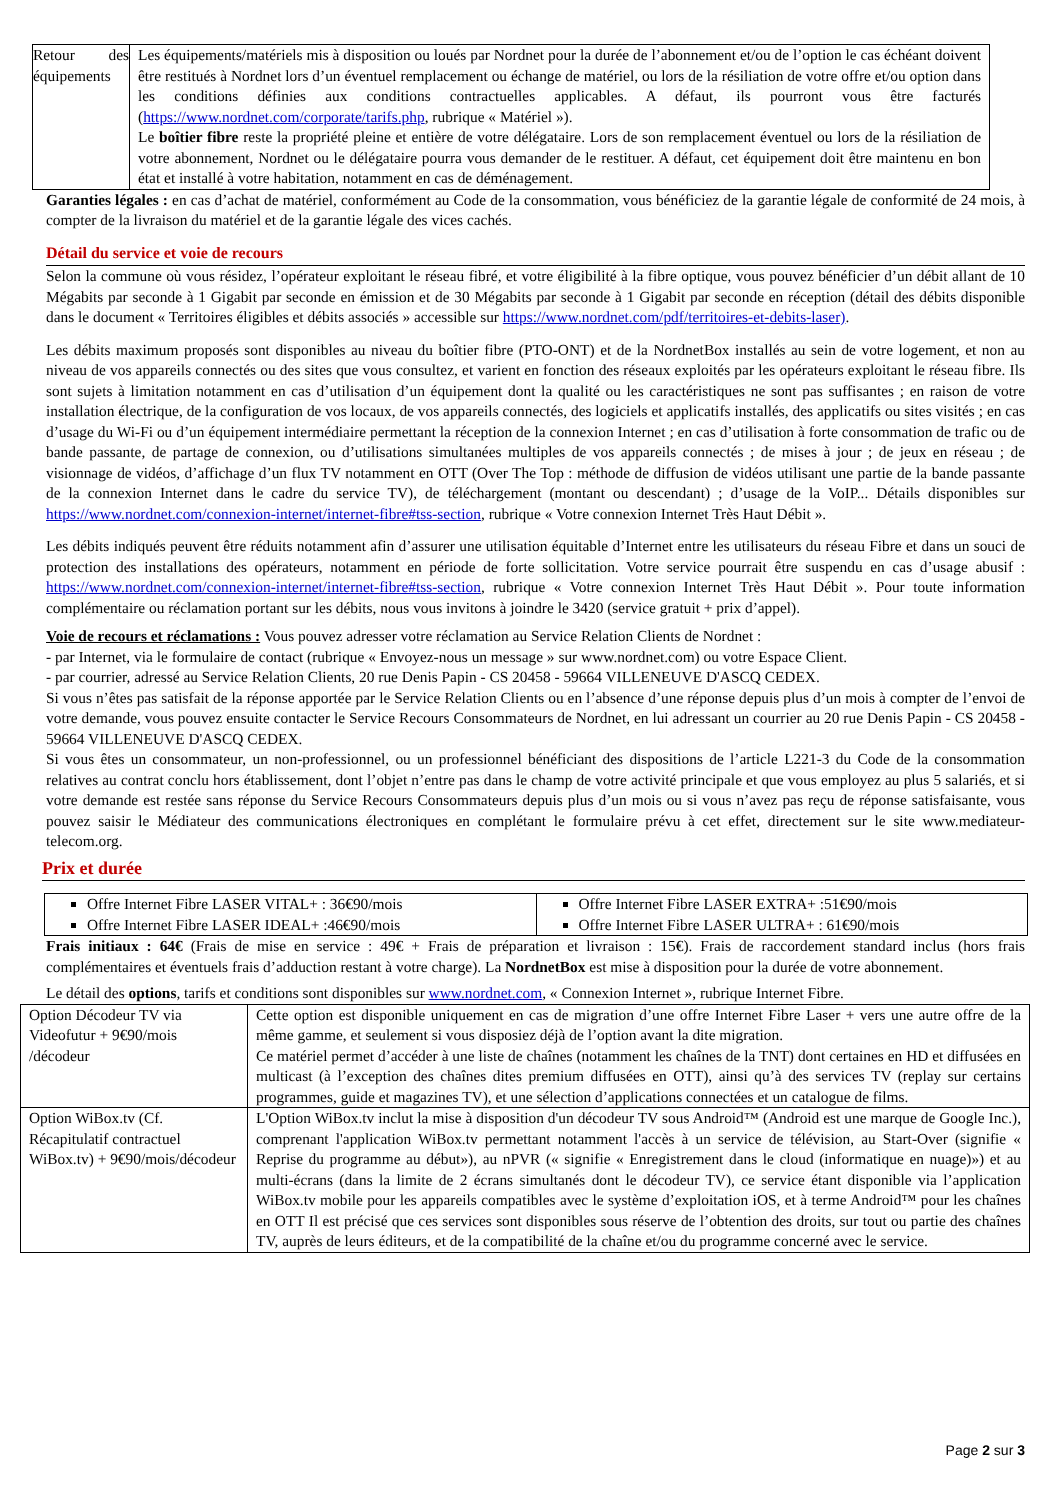| Retour des équipements | Les équipements/matériels mis à disposition ou loués par Nordnet pour la durée de l’abonnement et/ou de l’option le cas échéant doivent être restitués à Nordnet lors d’un éventuel remplacement ou échange de matériel, ou lors de la résiliation de votre offre et/ou option dans les conditions définies aux conditions contractuelles applicables. A défaut, ils pourront vous être facturés ( https://www.nordnet.com/corporate/tarifs.php , rubrique « Matériel »). Le boîtier fibre reste la propriété pleine et entière de votre délégataire. Lors de son remplacement éventuel ou lors de la résiliation de votre abonnement, Nordnet ou le délégataire pourra vous demander de le restituer. A défaut, cet équipement doit être maintenu en bon état et installé à votre habitation, notamment en cas de déménagement. |
Garanties légales : en cas d’achat de matériel, conformément au Code de la consommation, vous bénéficiez de la garantie légale de conformité de 24 mois, à compter de la livraison du matériel et de la garantie légale des vices cachés.
Détail du service et voie de recours
Selon la commune où vous résidez, l’opérateur exploitant le réseau fibré, et votre éligibilité à la fibre optique, vous pouvez bénéficier d’un débit allant de 10 Mégabits par seconde à 1 Gigabit par seconde en émission et de 30 Mégabits par seconde à 1 Gigabit par seconde en réception (détail des débits disponible dans le document « Territoires éligibles et débits associés » accessible sur https://www.nordnet.com/pdf/territoires-et-debits-laser).
Les débits maximum proposés sont disponibles au niveau du boîtier fibre (PTO-ONT) et de la NordnetBox installés au sein de votre logement, et non au niveau de vos appareils connectés ou des sites que vous consultez, et varient en fonction des réseaux exploités par les opérateurs exploitant le réseau fibre. Ils sont sujets à limitation notamment en cas d’utilisation d’un équipement dont la qualité ou les caractéristiques ne sont pas suffisantes ; en raison de votre installation électrique, de la configuration de vos locaux, de vos appareils connectés, des logiciels et applicatifs installés, des applicatifs ou sites visités ; en cas d’usage du Wi-Fi ou d’un équipement intermédiaire permettant la réception de la connexion Internet ; en cas d’utilisation à forte consommation de trafic ou de bande passante, de partage de connexion, ou d’utilisations simultanées multiples de vos appareils connectés ; de mises à jour ; de jeux en réseau ; de visionnage de vidéos, d’affichage d’un flux TV notamment en OTT (Over The Top : méthode de diffusion de vidéos utilisant une partie de la bande passante de la connexion Internet dans le cadre du service TV), de téléchargement (montant ou descendant) ; d’usage de la VoIP... Détails disponibles sur https://www.nordnet.com/connexion-internet/internet-fibre#tss-section, rubrique « Votre connexion Internet Très Haut Débit ».
Les débits indiqués peuvent être réduits notamment afin d’assurer une utilisation équitable d’Internet entre les utilisateurs du réseau Fibre et dans un souci de protection des installations des opérateurs, notamment en période de forte sollicitation. Votre service pourrait être suspendu en cas d’usage abusif : https://www.nordnet.com/connexion-internet/internet-fibre#tss-section, rubrique « Votre connexion Internet Très Haut Débit ». Pour toute information complémentaire ou réclamation portant sur les débits, nous vous invitons à joindre le 3420 (service gratuit + prix d’appel).
Voie de recours et réclamations : Vous pouvez adresser votre réclamation au Service Relation Clients de Nordnet :
- par Internet, via le formulaire de contact (rubrique « Envoyez-nous un message » sur www.nordnet.com) ou votre Espace Client.
- par courrier, adressé au Service Relation Clients, 20 rue Denis Papin - CS 20458 - 59664 VILLENEUVE D'ASCQ CEDEX.
Si vous n’êtes pas satisfait de la réponse apportée par le Service Relation Clients ou en l’absence d’une réponse depuis plus d’un mois à compter de l’envoi de votre demande, vous pouvez ensuite contacter le Service Recours Consommateurs de Nordnet, en lui adressant un courrier au 20 rue Denis Papin - CS 20458 - 59664 VILLENEUVE D'ASCQ CEDEX.
Si vous êtes un consommateur, un non-professionnel, ou un professionnel bénéficiant des dispositions de l’article L221-3 du Code de la consommation relatives au contrat conclu hors établissement, dont l’objet n’entre pas dans le champ de votre activité principale et que vous employez au plus 5 salariés, et si votre demande est restée sans réponse du Service Recours Consommateurs depuis plus d’un mois ou si vous n’avez pas reçu de réponse satisfaisante, vous pouvez saisir le Médiateur des communications électroniques en complétant le formulaire prévu à cet effet, directement sur le site www.mediateur-telecom.org.
Prix et durée
| Offre Internet Fibre LASER VITAL+ : 36€90/mois Offre Internet Fibre LASER IDEAL+ :46€90/mois | Offre Internet Fibre LASER EXTRA+ :51€90/mois Offre Internet Fibre LASER ULTRA+ : 61€90/mois |
Frais initiaux : 64€ (Frais de mise en service : 49€ + Frais de préparation et livraison : 15€). Frais de raccordement standard inclus (hors frais complémentaires et éventuels frais d’adduction restant à votre charge). La NordnetBox est mise à disposition pour la durée de votre abonnement.
Le détail des options, tarifs et conditions sont disponibles sur www.nordnet.com, « Connexion Internet », rubrique Internet Fibre.
| Option Décodeur TV via Videofutur + 9€90/mois /décodeur | Cette option est disponible uniquement en cas de migration d’une offre Internet Fibre Laser + vers une autre offre de la même gamme, et seulement si vous disposiez déjà de l’option avant la dite migration. Ce matériel permet d’accéder à une liste de chaînes (notamment les chaînes de la TNT) dont certaines en HD et diffusées en multicast (à l’exception des chaînes dites premium diffusées en OTT), ainsi qu’à des services TV (replay sur certains programmes, guide et magazines TV), et une sélection d’applications connectées et un catalogue de films. |
| Option WiBox.tv (Cf. Récapitulatif contractuel WiBox.tv) + 9€90/mois/décodeur | L'Option WiBox.tv inclut la mise à disposition d'un décodeur TV sous Android™ (Android est une marque de Google Inc.), comprenant l'application WiBox.tv permettant notamment l'accès à un service de télévision, au Start-Over (signifie « Reprise du programme au début»), au nPVR (« signifie « Enregistrement dans le cloud (informatique en nuage)») et au multi-écrans (dans la limite de 2 écrans simultanés dont le décodeur TV), ce service étant disponible via l’application WiBox.tv mobile pour les appareils compatibles avec le système d’exploitation iOS, et à terme Android™ pour les chaînes en OTT Il est précisé que ces services sont disponibles sous réserve de l’obtention des droits, sur tout ou partie des chaînes TV, auprès de leurs éditeurs, et de la compatibilité de la chaîne et/ou du programme concerné avec le service. |
Page 2 sur 3